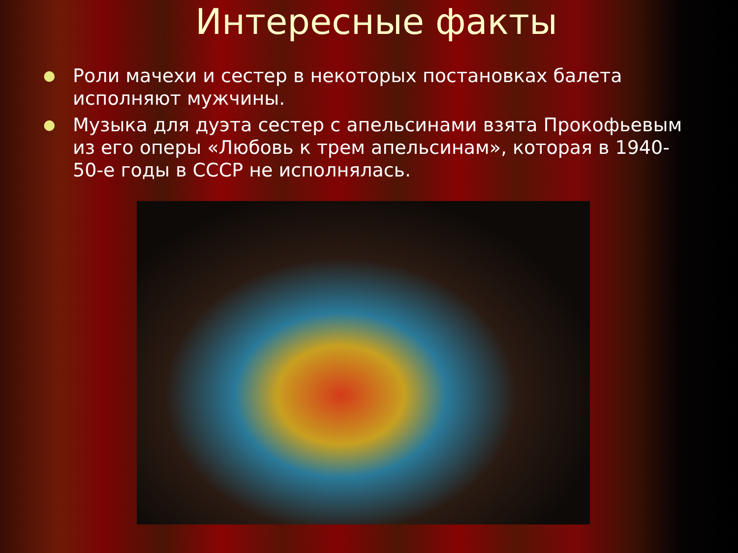Интересные факты
● Роли мачехи и сестер в некоторых постановках балета исполняют мужчины.
● Музыка для дуэта сестер с апельсинами взята Прокофьевым из его оперы «Любовь к трем апельсинам», которая в 1940-50-е годы в СССР не исполнялась.